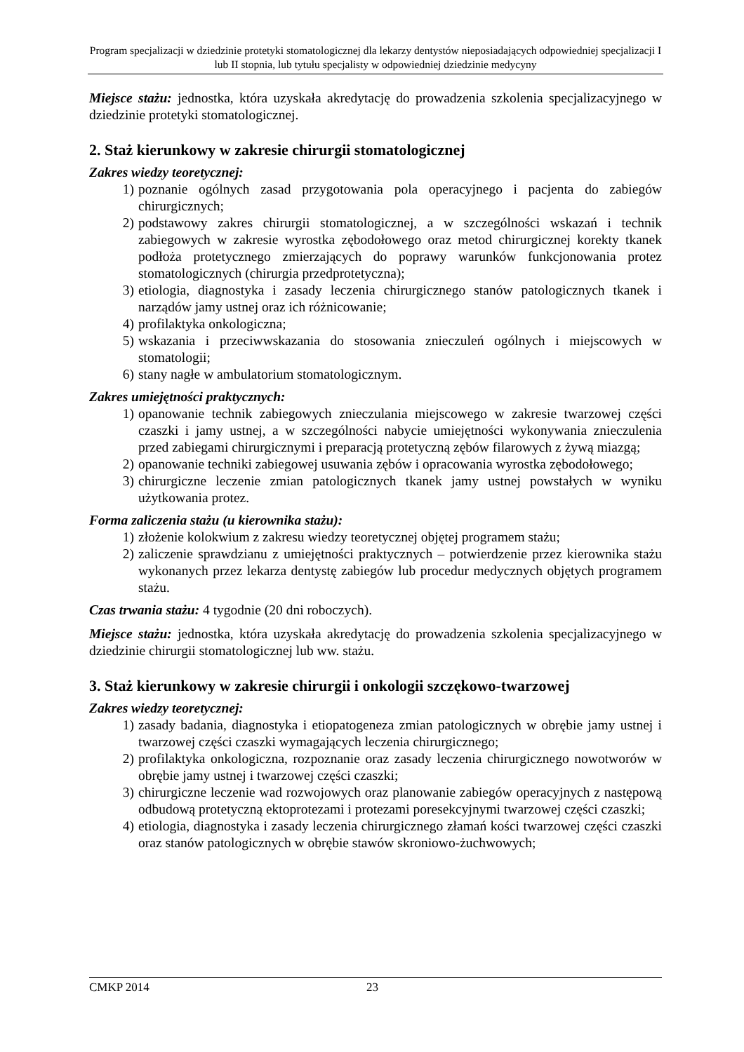Program specjalizacji w dziedzinie protetyki stomatologicznej dla lekarzy dentystów nieposiadających odpowiedniej specjalizacji I lub II stopnia, lub tytułu specjalisty w odpowiedniej dziedzinie medycyny
Miejsce stażu: jednostka, która uzyskała akredytację do prowadzenia szkolenia specjalizacyjnego w dziedzinie protetyki stomatologicznej.
2. Staż kierunkowy w zakresie chirurgii stomatologicznej
Zakres wiedzy teoretycznej:
1) poznanie ogólnych zasad przygotowania pola operacyjnego i pacjenta do zabiegów chirurgicznych;
2) podstawowy zakres chirurgii stomatologicznej, a w szczególności wskazań i technik zabiegowych w zakresie wyrostka zębodołowego oraz metod chirurgicznej korekty tkanek podłoża protetycznego zmierzających do poprawy warunków funkcjonowania protez stomatologicznych (chirurgia przedprotetyczna);
3) etiologia, diagnostyka i zasady leczenia chirurgicznego stanów patologicznych tkanek i narządów jamy ustnej oraz ich różnicowanie;
4) profilaktyka onkologiczna;
5) wskazania i przeciwwskazania do stosowania znieczuleń ogólnych i miejscowych w stomatologii;
6) stany nagłe w ambulatorium stomatologicznym.
Zakres umiejętności praktycznych:
1) opanowanie technik zabiegowych znieczulania miejscowego w zakresie twarzowej części czaszki i jamy ustnej, a w szczególności nabycie umiejętności wykonywania znieczulenia przed zabiegami chirurgicznymi i preparacją protetyczną zębów filarowych z żywą miazgą;
2) opanowanie techniki zabiegowej usuwania zębów i opracowania wyrostka zębodołowego;
3) chirurgiczne leczenie zmian patologicznych tkanek jamy ustnej powstałych w wyniku użytkowania protez.
Forma zaliczenia stażu (u kierownika stażu):
1) złożenie kolokwium z zakresu wiedzy teoretycznej objętej programem stażu;
2) zaliczenie sprawdzianu z umiejętności praktycznych – potwierdzenie przez kierownika stażu wykonanych przez lekarza dentystę zabiegów lub procedur medycznych objętych programem stażu.
Czas trwania stażu: 4 tygodnie (20 dni roboczych).
Miejsce stażu: jednostka, która uzyskała akredytację do prowadzenia szkolenia specjalizacyjnego w dziedzinie chirurgii stomatologicznej lub ww. stażu.
3. Staż kierunkowy w zakresie chirurgii i onkologii szczękowo-twarzowej
Zakres wiedzy teoretycznej:
1) zasady badania, diagnostyka i etiopatogeneza zmian patologicznych w obrębie jamy ustnej i twarzowej części czaszki wymagających leczenia chirurgicznego;
2) profilaktyka onkologiczna, rozpoznanie oraz zasady leczenia chirurgicznego nowotworów w obrębie jamy ustnej i twarzowej części czaszki;
3) chirurgiczne leczenie wad rozwojowych oraz planowanie zabiegów operacyjnych z następową odbudową protetyczną ektoprotezami i protezami poresekcyjnymi twarzowej części czaszki;
4) etiologia, diagnostyka i zasady leczenia chirurgicznego złamań kości twarzowej części czaszki oraz stanów patologicznych w obrębie stawów skroniowo-żuchwowych;
CMKP 2014 23